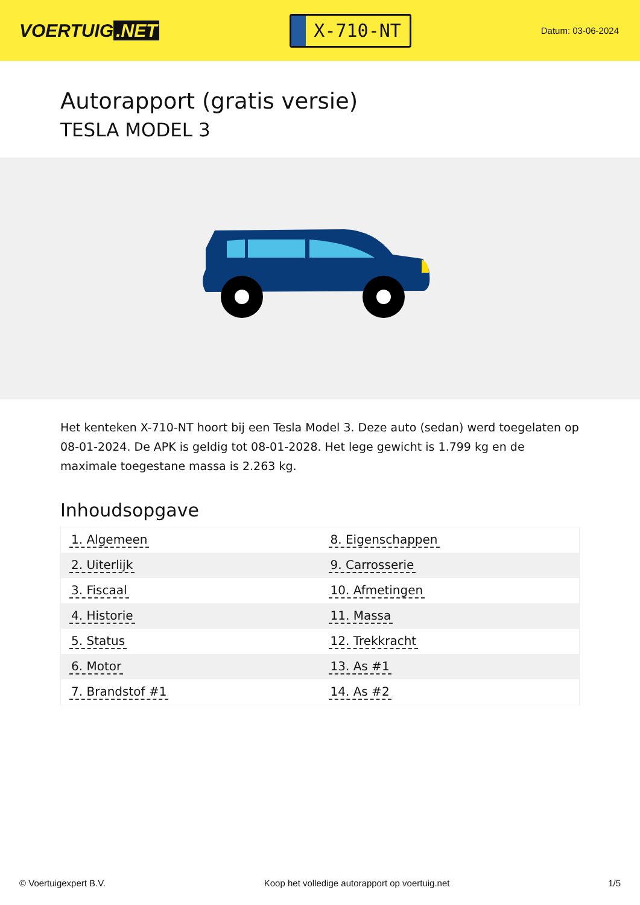VOERTUIG.NET
X-710-NT
Datum: 03-06-2024
Autorapport (gratis versie)
TESLA MODEL 3
Het kenteken X-710-NT hoort bij een Tesla Model 3. Deze auto (sedan) werd toegelaten op 08-01-2024. De APK is geldig tot 08-01-2028. Het lege gewicht is 1.799 kg en de maximale toegestane massa is 2.263 kg.
Inhoudsopgave
| 1. Algemeen | 8. Eigenschappen |
| 2. Uiterlijk | 9. Carrosserie |
| 3. Fiscaal | 10. Afmetingen |
| 4. Historie | 11. Massa |
| 5. Status | 12. Trekkracht |
| 6. Motor | 13. As #1 |
| 7. Brandstof #1 | 14. As #2 |
© Voertuigexpert B.V. Koop het volledige autorapport op voertuig.net 1/5